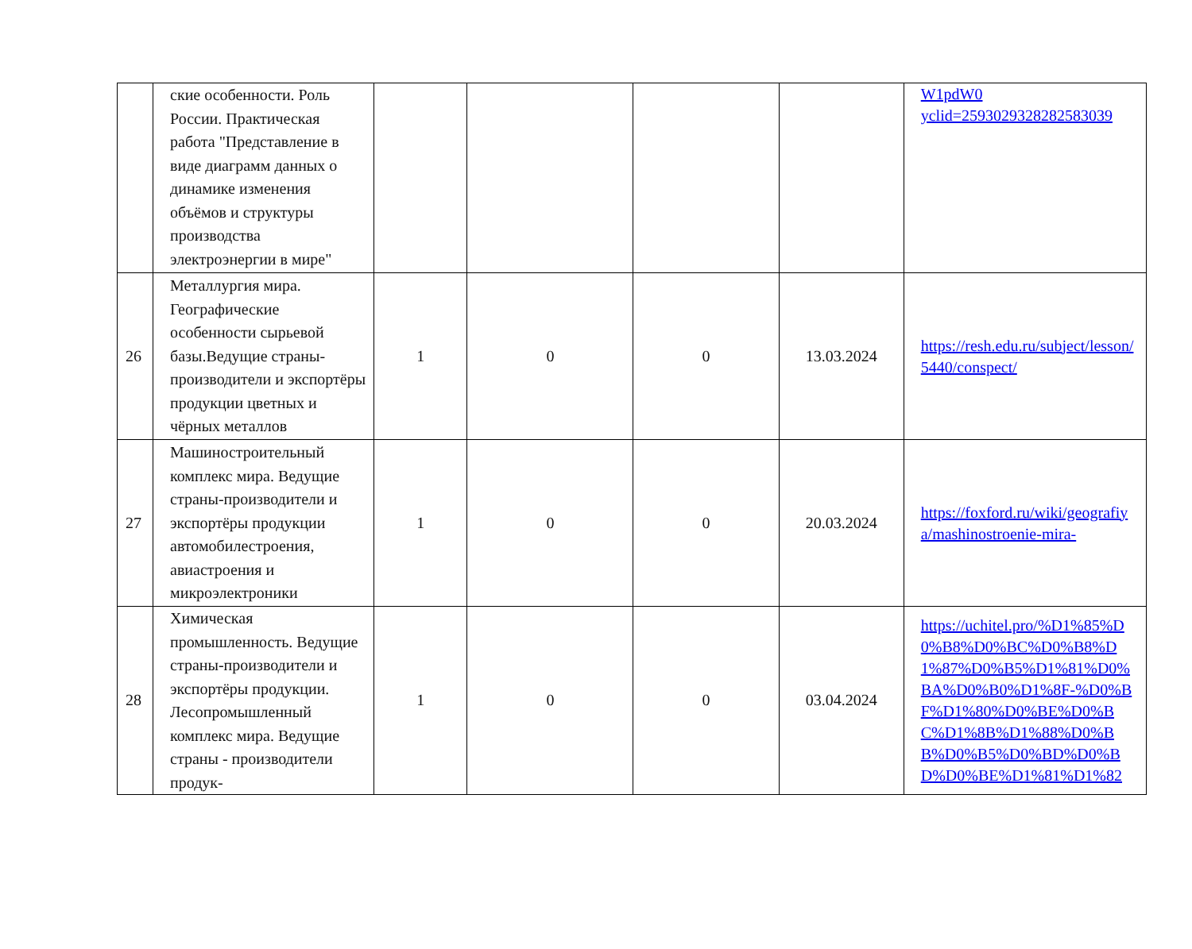| | ские особенности. Роль России. Практическая работа "Представление в виде диаграмм данных о динамике изменения объёмов и структуры производства электроэнергии в мире" | | | | | W1pdW0 yclid=2593029328282583039 |
| 26 | Металлургия мира. Географические особенности сырьевой базы.Ведущие страны-производители и экспортёры продукции цветных и чёрных металлов | 1 | 0 | 0 | 13.03.2024 | https://resh.edu.ru/subject/lesson/5440/conspect/ |
| 27 | Машиностроительный комплекс мира. Ведущие страны-производители и экспортёры продукции автомобилестроения, авиастроения и микроэлектроники | 1 | 0 | 0 | 20.03.2024 | https://foxford.ru/wiki/geografiya/mashinostroenie-mira- |
| 28 | Химическая промышленность. Ведущие страны-производители и экспортёры продукции. Лесопромышленный комплекс мира. Ведущие страны - производители продук- | 1 | 0 | 0 | 03.04.2024 | https://uchitel.pro/%D1%85%D0%B8%D0%BC%D0%B8%D1%87%D0%B5%D1%81%D0%BA%D0%B0%D1%8F-%D0%BF%D1%80%D0%BE%D0%BC%D1%8B%D1%88%D0%BB%D0%B5%D0%BD%D0%BD%D0%BE%D1%81%D1%82 |